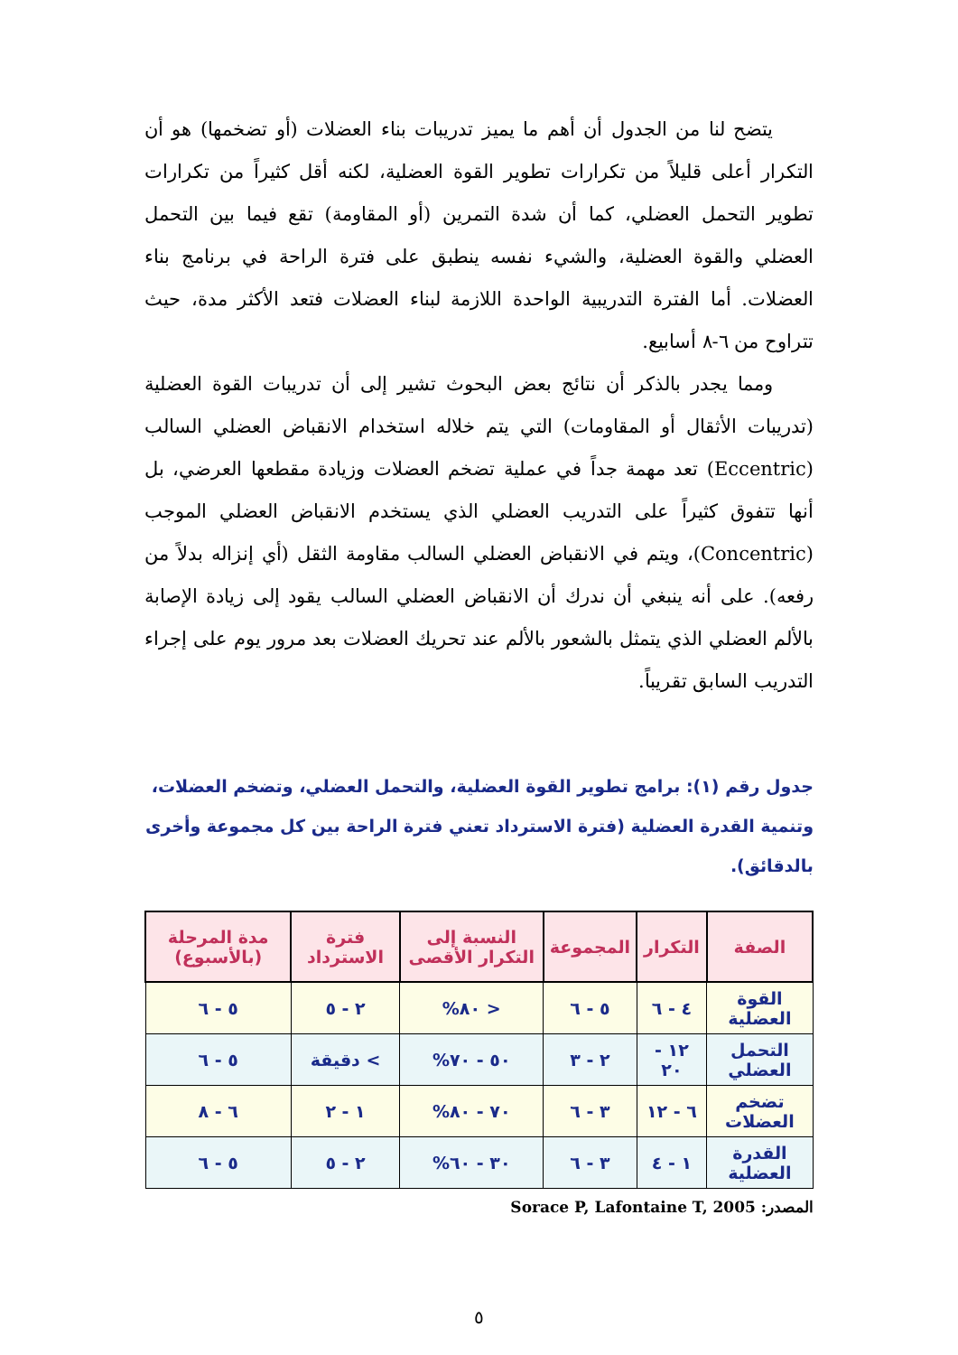يتضح لنا من الجدول أن أهم ما يميز تدريبات بناء العضلات (أو تضخمها) هو أن التكرار أعلى قليلاً من تكرارات تطوير القوة العضلية، لكنه أقل كثيراً من تكرارات تطوير التحمل العضلي، كما أن شدة التمرين (أو المقاومة) تقع فيما بين التحمل العضلي والقوة العضلية، والشيء نفسه ينطبق على فترة الراحة في برنامج بناء العضلات. أما الفترة التدريبية الواحدة اللازمة لبناء العضلات فتعد الأكثر مدة، حيث تتراوح من ٦-٨ أسابيع.
ومما يجدر بالذكر أن نتائج بعض البحوث تشير إلى أن تدريبات القوة العضلية (تدريبات الأثقال أو المقاومات) التي يتم خلاله استخدام الانقباض العضلي السالب (Eccentric) تعد مهمة جداً في عملية تضخم العضلات وزيادة مقطعها العرضي، بل أنها تتفوق كثيراً على التدريب العضلي الذي يستخدم الانقباض العضلي الموجب (Concentric)، ويتم في الانقباض العضلي السالب مقاومة الثقل (أي إنزاله بدلاً من رفعه). على أنه ينبغي أن ندرك أن الانقباض العضلي السالب يقود إلى زيادة الإصابة بالألم العضلي الذي يتمثل بالشعور بالألم عند تحريك العضلات بعد مرور يوم على إجراء التدريب السابق تقريباً.
جدول رقم (١): برامج تطوير القوة العضلية، والتحمل العضلي، وتضخم العضلات، وتنمية القدرة العضلية (فترة الاسترداد تعني فترة الراحة بين كل مجموعة وأخرى بالدقائق).
| الصفة | التكرار | المجموعة | النسبة إلى التكرار الأقصى | فترة الاسترداد | مدة المرحلة (بالأسبوع) |
| --- | --- | --- | --- | --- | --- |
| القوة العضلية | ٤ - ٦ | ٥ - ٦ | < ٨٠% | ٢ - ٥ | ٥ - ٦ |
| التحمل العضلي | ١٢ - ٢٠ | ٢ - ٣ | ٥٠ - ٧٠% | > دقيقة | ٥ - ٦ |
| تضخم العضلات | ٦ - ١٢ | ٣ - ٦ | ٧٠ - ٨٠% | ١ - ٢ | ٦ - ٨ |
| القدرة العضلية | ١ - ٤ | ٣ - ٦ | ٣٠ - ٦٠% | ٢ - ٥ | ٥ - ٦ |
المصدر: Sorace P, Lafontaine T, 2005
٥